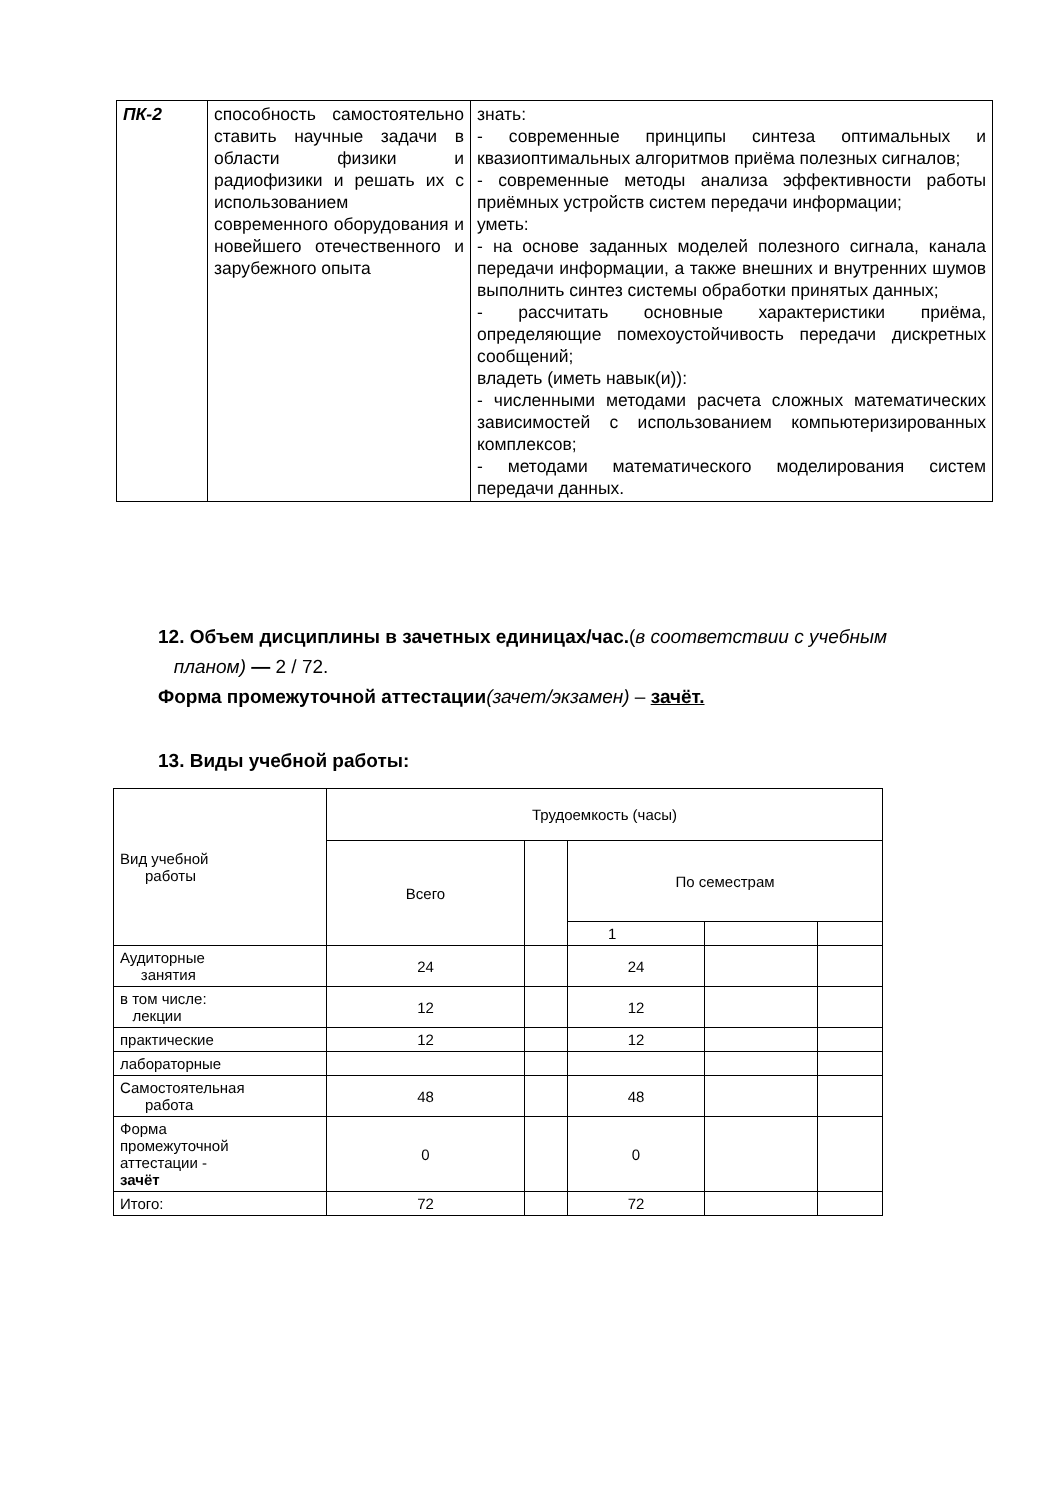| ПК-2 | способность самостоятельно ставить научные задачи в области физики и радиофизики и решать их с использованием современного оборудования и новейшего отечественного и зарубежного опыта | знать: - современные принципы синтеза оптимальных и квазиоптимальных алгоритмов приёма полезных сигналов; - современные методы анализа эффективности работы приёмных устройств систем передачи информации; уметь: - на основе заданных моделей полезного сигнала, канала передачи информации, а также внешних и внутренних шумов выполнить синтез системы обработки принятых данных; - рассчитать основные характеристики приёма, определяющие помехоустойчивость передачи дискретных сообщений; владеть (иметь навык(и)): - численными методами расчета сложных математических зависимостей с использованием компьютеризированных комплексов; - методами математического моделирования систем передачи данных. |
12. Объем дисциплины в зачетных единицах/час.(в соответствии с учебным
планом) — 2 / 72.
Форма промежуточной аттестации(зачет/экзамен) – зачёт.
13. Виды учебной работы:
| Вид учебной работы | Трудоемкость (часы) | | | | |
| | Всего | | По семестрам | | |
| | | | 1 | | |
| Аудиторные занятия | 24 | | 24 | | |
| в том числе: лекции | 12 | | 12 | | |
| практические | 12 | | 12 | | |
| лабораторные | | | | | |
| Самостоятельная работа | 48 | | 48 | | |
| Форма промежуточной аттестации - зачёт | 0 | | 0 | | |
| Итого: | 72 | | 72 | | |